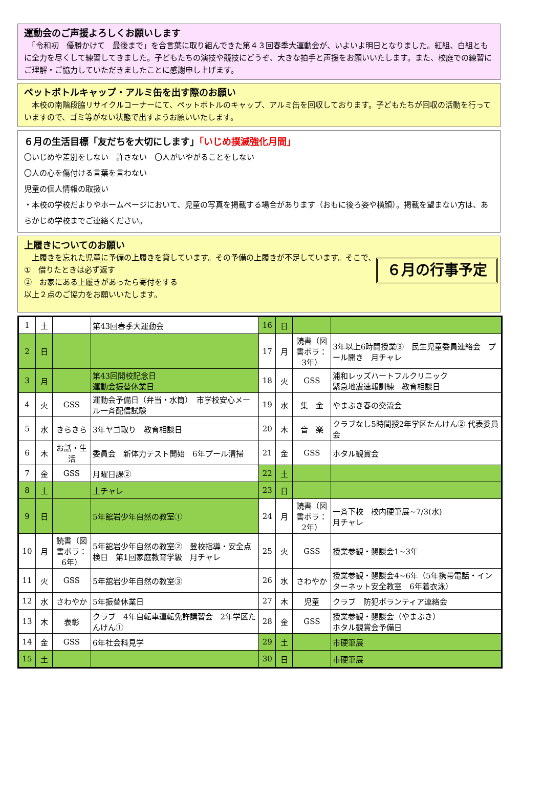運動会のご声援よろしくお願いします
　「令和初　優勝かけて　最後まで」を合言葉に取り組んできた第４３回春季大運動会が、いよいよ明日となりました。紅組、白組ともに全力を尽くして練習してきました。子どもたちの演技や競技にどうぞ、大きな拍手と声援をお願いいたします。また、校庭での練習にご理解・ご協力していただきましたことに感謝申し上げます。
ペットボトルキャップ・アルミ缶を出す際のお願い
　本校の南階段脇リサイクルコーナーにて、ペットボトルのキャップ、アルミ缶を回収しております。子どもたちが回収の活動を行っていますので、ゴミ等がない状態で出すようお願いいたします。
６月の生活目標「友だちを大切にします」「いじめ撲滅強化月間」
〇いじめや差別をしない　許さない　〇人がいやがることをしない
〇人の心を傷付ける言葉を言わない
児童の個人情報の取扱い
・本校の学校だよりやホームページにおいて、児童の写真を掲載する場合があります（おもに後ろ姿や横顔）。掲載を望まない方は、あらかじめ学校までご連絡ください。
上履きについてのお願い
　上履きを忘れた児童に予備の上履きを貸しています。その予備の上履きが不足しています。そこで、
①　借りたときは必ず返す
②　お家にある上履きがあったら寄付をする
以上２点のご協力をお願いいたします。
６月の行事予定
| 1 | 土 | | 第43回春季大運動会 | 16 | 日 | | |
| 2 | 日 | | | 17 | 月 | 読書（図書ボラ：3年） | 3年以上6時間授業③ 民生児童委員連絡会 プール開き 月チャレ |
| 3 | 月 | | 第43回開校記念日 運動会振替休業日 | 18 | 火 | GSS | 浦和レッズハートフルクリニック 緊急地震速報訓練 教育相談日 |
| 4 | 火 | GSS | 運動会予備日（弁当・水筒） 市学校安心メール一斉配信試験 | 19 | 水 | 集 金 | やまぶき春の交流会 |
| 5 | 水 | きらきら | 3年ヤゴ取り 教育相談日 | 20 | 木 | 音 楽 | クラブなし5時間授2年学区たんけん② 代表委員会 |
| 6 | 木 | お話・生活 | 委員会 新体力テスト開始 6年プール清掃 | 21 | 金 | GSS | ホタル観賞会 |
| 7 | 金 | GSS | 月曜日課② | 22 | 土 | | |
| 8 | 土 | | 土チャレ | 23 | 日 | | |
| 9 | 日 | | 5年舘岩少年自然の教室① | 24 | 月 | 読書（図書ボラ：2年） | 一斉下校 校内硬筆展~7/3(水) 月チャレ |
| 10 | 月 | 読書（図書ボラ：6年） | 5年舘岩少年自然の教室② 登校指導・安全点検日 第1回家庭教育学級 月チャレ | 25 | 火 | GSS | 授業参観・懇談会1~3年 |
| 11 | 火 | GSS | 5年舘岩少年自然の教室③ | 26 | 水 | さわやか | 授業参観・懇談会4~6年（5年携帯電話・インターネット安全教室 6年着衣泳） |
| 12 | 水 | さわやか | 5年振替休業日 | 27 | 木 | 児童 | クラブ 防犯ボランティア連絡会 |
| 13 | 木 | 表彰 | クラブ 4年自転車運転免許講習会 2年学区たんけん① | 28 | 金 | GSS | 授業参観・懇談会（やまぶき） ホタル観賞会予備日 |
| 14 | 金 | GSS | 6年社会科見学 | 29 | 土 | | 市硬筆展 |
| 15 | 土 | | | 30 | 日 | | 市硬筆展 |